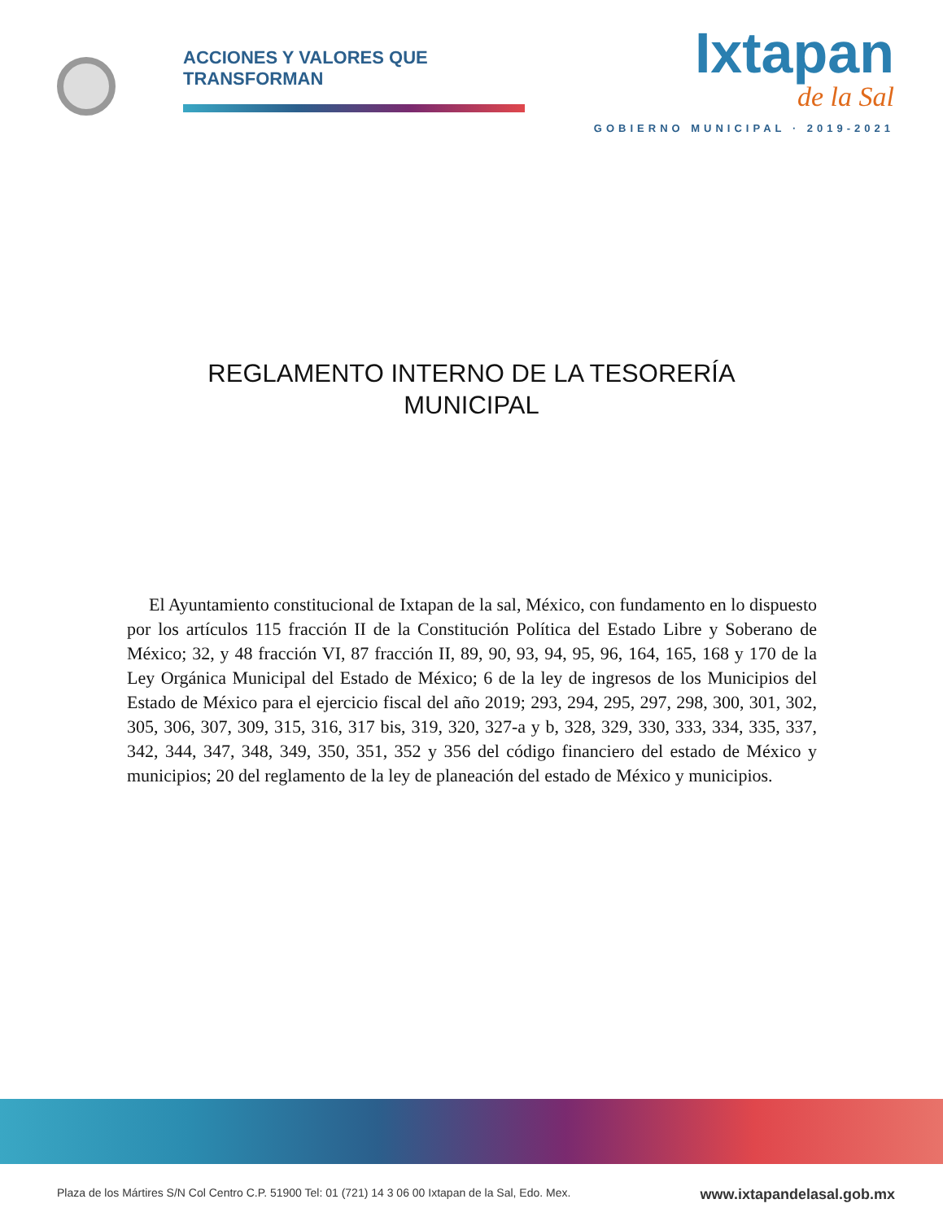ACCIONES Y VALORES QUE TRANSFORMAN
Ixtapan
de la Sal
GOBIERNO MUNICIPAL · 2019-2021
REGLAMENTO INTERNO DE LA TESORERÍA
MUNICIPAL
El Ayuntamiento constitucional de Ixtapan de la sal, México, con fundamento en lo dispuesto por los artículos 115 fracción II de la Constitución Política del Estado Libre y Soberano de México; 32, y 48 fracción VI, 87 fracción II, 89, 90, 93, 94, 95, 96, 164, 165, 168 y 170 de la Ley Orgánica Municipal del Estado de México; 6 de la ley de ingresos de los Municipios del Estado de México para el ejercicio fiscal del año 2019; 293, 294, 295, 297, 298, 300, 301, 302, 305, 306, 307, 309, 315, 316, 317 bis, 319, 320, 327-a y b, 328, 329, 330, 333, 334, 335, 337, 342, 344, 347, 348, 349, 350, 351, 352 y 356 del código financiero del estado de México y municipios; 20 del reglamento de la ley de planeación del estado de México y municipios.
Plaza de los Mártires S/N Col Centro C.P. 51900 Tel: 01 (721) 14 3 06 00 Ixtapan de la Sal, Edo. Mex. www.ixtapandelasal.gob.mx